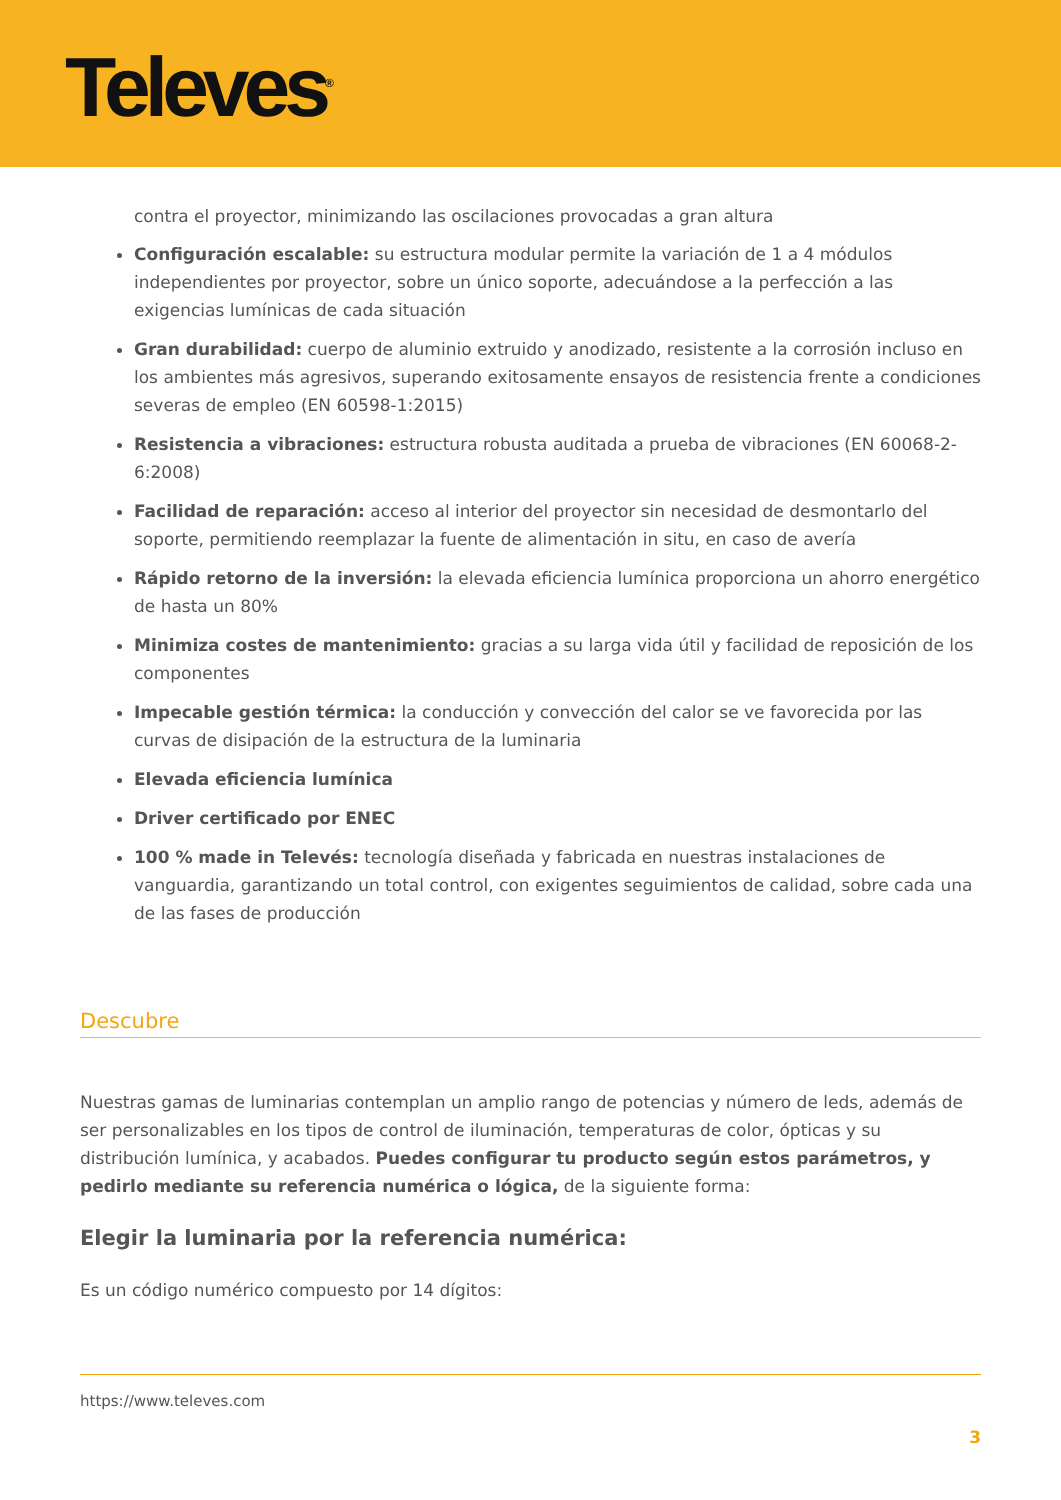Televes<sup>®</sup>
contra el proyector, minimizando las oscilaciones provocadas a gran altura
Configuración escalable: su estructura modular permite la variación de 1 a 4 módulos independientes por proyector, sobre un único soporte, adecuándose a la perfección a las exigencias lumínicas de cada situación
Gran durabilidad: cuerpo de aluminio extruido y anodizado, resistente a la corrosión incluso en los ambientes más agresivos, superando exitosamente ensayos de resistencia frente a condiciones severas de empleo (EN 60598-1:2015)
Resistencia a vibraciones: estructura robusta auditada a prueba de vibraciones (EN 60068-2-6:2008)
Facilidad de reparación: acceso al interior del proyector sin necesidad de desmontarlo del soporte, permitiendo reemplazar la fuente de alimentación in situ, en caso de avería
Rápido retorno de la inversión: la elevada eficiencia lumínica proporciona un ahorro energético de hasta un 80%
Minimiza costes de mantenimiento: gracias a su larga vida útil y facilidad de reposición de los componentes
Impecable gestión térmica: la conducción y convección del calor se ve favorecida por las curvas de disipación de la estructura de la luminaria
Elevada eficiencia lumínica
Driver certificado por ENEC
100 % made in Televés: tecnología diseñada y fabricada en nuestras instalaciones de vanguardia, garantizando un total control, con exigentes seguimientos de calidad, sobre cada una de las fases de producción
Descubre
Nuestras gamas de luminarias contemplan un amplio rango de potencias y número de leds, además de ser personalizables en los tipos de control de iluminación, temperaturas de color, ópticas y su distribución lumínica, y acabados. Puedes configurar tu producto según estos parámetros, y pedirlo mediante su referencia numérica o lógica, de la siguiente forma:
Elegir la luminaria por la referencia numérica:
Es un código numérico compuesto por 14 dígitos:
https://www.televes.com
3